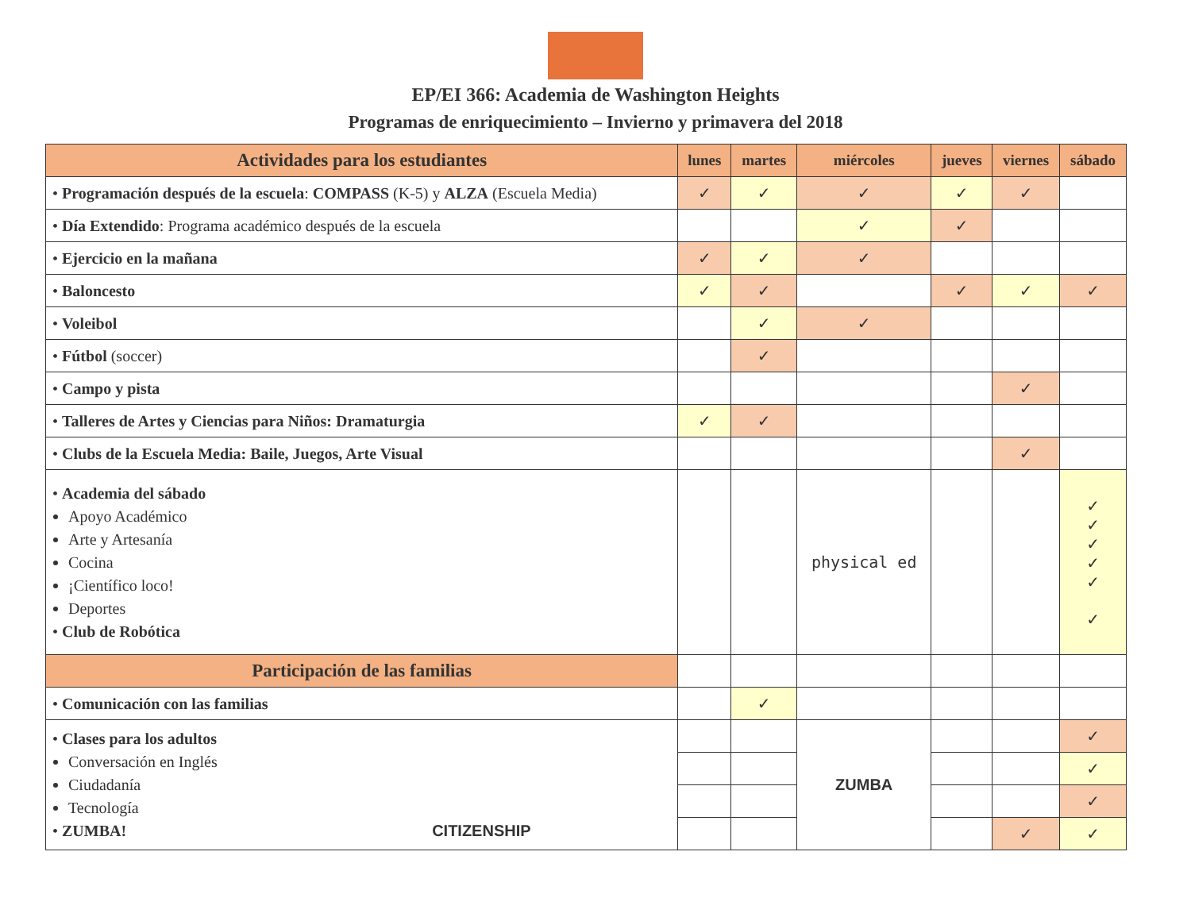EP/EI 366: Academia de Washington Heights
Programas de enriquecimiento – Invierno y primavera del 2018
| Actividades para los estudiantes | lunes | martes | miércoles | jueves | viernes | sábado |
| --- | --- | --- | --- | --- | --- | --- |
| • Programación después de la escuela : COMPASS (K-5) y ALZA (Escuela Media) | ✓ | ✓ | ✓ | ✓ | ✓ | |
| • Día Extendido : Programa académico después de la escuela | | | ✓ | ✓ | | |
| • Ejercicio en la mañana | ✓ | ✓ | ✓ | | | |
| • Baloncesto | ✓ | ✓ | | ✓ | ✓ | ✓ |
| • Voleibol | | ✓ | ✓ | | | |
| • Fútbol (soccer) | | ✓ | | | | |
| • Campo y pista | | | | | ✓ | |
| • Talleres de Artes y Ciencias para Niños: Dramaturgia | ✓ | ✓ | | | | |
| • Clubs de la Escuela Media: Baile, Juegos, Arte Visual | | | | | ✓ | |
| • Academia del sábado Apoyo Académico Arte y Artesanía Cocina ¡Científico loco! Deportes • Club de Robótica | | | physical ed | | | ✓ ✓ ✓ ✓ ✓ ✓ |
| Participación de las familias | | | | | | |
| • Comunicación con las familias | | ✓ | | | | |
| • Clases para los adultos Conversación en Inglés Ciudadanía Tecnología • ZUMBA! CITIZENSHIP | | | ZUMBA | | | ✓ |
| | | | | | | ✓ |
| | | | | | | ✓ |
| | | | | | ✓ | ✓ |